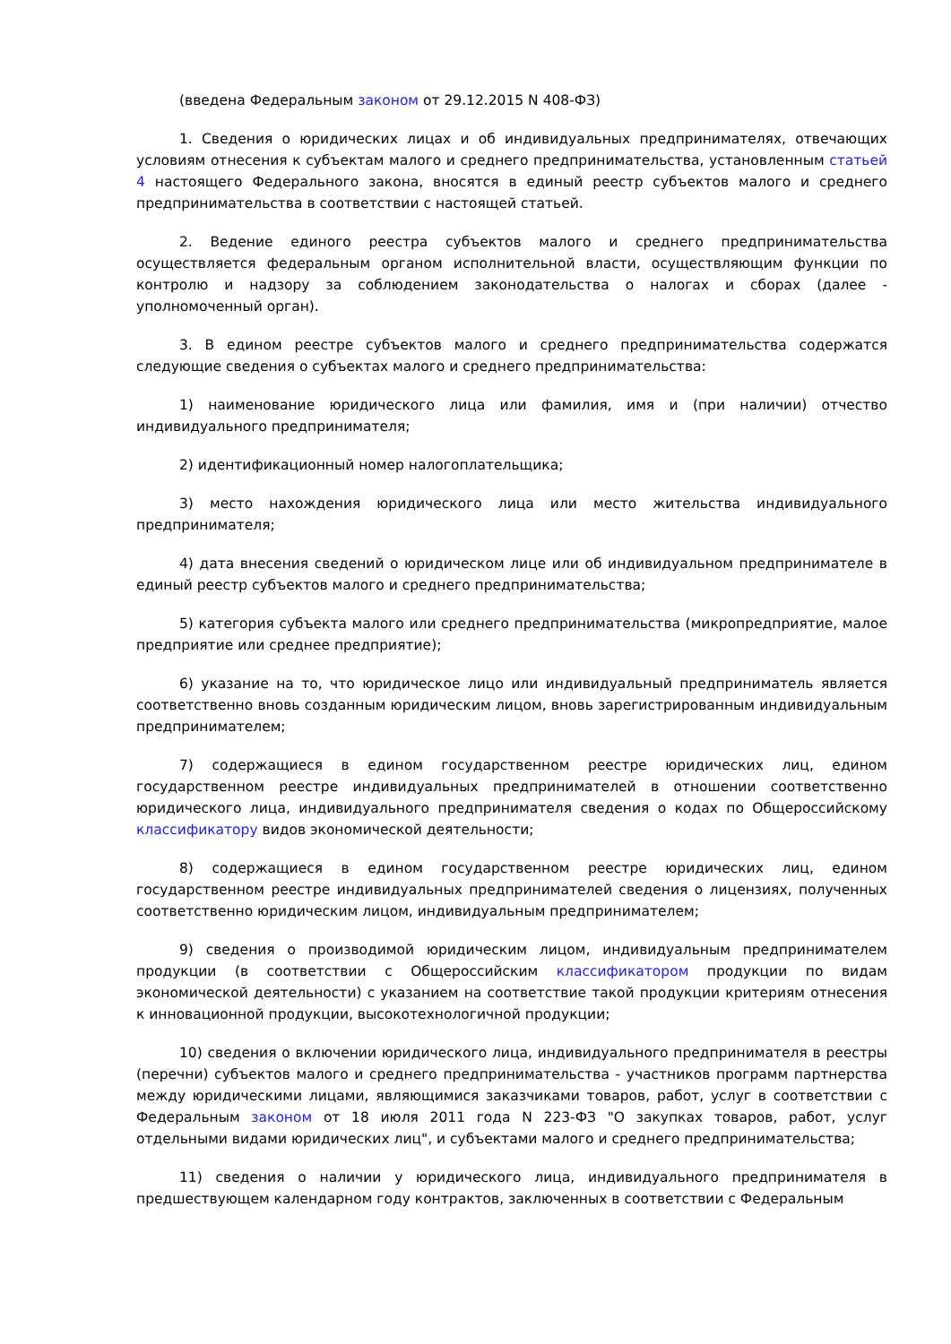(введена Федеральным законом от 29.12.2015 N 408-ФЗ)
1. Сведения о юридических лицах и об индивидуальных предпринимателях, отвечающих условиям отнесения к субъектам малого и среднего предпринимательства, установленным статьей 4 настоящего Федерального закона, вносятся в единый реестр субъектов малого и среднего предпринимательства в соответствии с настоящей статьей.
2. Ведение единого реестра субъектов малого и среднего предпринимательства осуществляется федеральным органом исполнительной власти, осуществляющим функции по контролю и надзору за соблюдением законодательства о налогах и сборах (далее - уполномоченный орган).
3. В едином реестре субъектов малого и среднего предпринимательства содержатся следующие сведения о субъектах малого и среднего предпринимательства:
1) наименование юридического лица или фамилия, имя и (при наличии) отчество индивидуального предпринимателя;
2) идентификационный номер налогоплательщика;
3) место нахождения юридического лица или место жительства индивидуального предпринимателя;
4) дата внесения сведений о юридическом лице или об индивидуальном предпринимателе в единый реестр субъектов малого и среднего предпринимательства;
5) категория субъекта малого или среднего предпринимательства (микропредприятие, малое предприятие или среднее предприятие);
6) указание на то, что юридическое лицо или индивидуальный предприниматель является соответственно вновь созданным юридическим лицом, вновь зарегистрированным индивидуальным предпринимателем;
7) содержащиеся в едином государственном реестре юридических лиц, едином государственном реестре индивидуальных предпринимателей в отношении соответственно юридического лица, индивидуального предпринимателя сведения о кодах по Общероссийскому классификатору видов экономической деятельности;
8) содержащиеся в едином государственном реестре юридических лиц, едином государственном реестре индивидуальных предпринимателей сведения о лицензиях, полученных соответственно юридическим лицом, индивидуальным предпринимателем;
9) сведения о производимой юридическим лицом, индивидуальным предпринимателем продукции (в соответствии с Общероссийским классификатором продукции по видам экономической деятельности) с указанием на соответствие такой продукции критериям отнесения к инновационной продукции, высокотехнологичной продукции;
10) сведения о включении юридического лица, индивидуального предпринимателя в реестры (перечни) субъектов малого и среднего предпринимательства - участников программ партнерства между юридическими лицами, являющимися заказчиками товаров, работ, услуг в соответствии с Федеральным законом от 18 июля 2011 года N 223-ФЗ "О закупках товаров, работ, услуг отдельными видами юридических лиц", и субъектами малого и среднего предпринимательства;
11) сведения о наличии у юридического лица, индивидуального предпринимателя в предшествующем календарном году контрактов, заключенных в соответствии с Федеральным